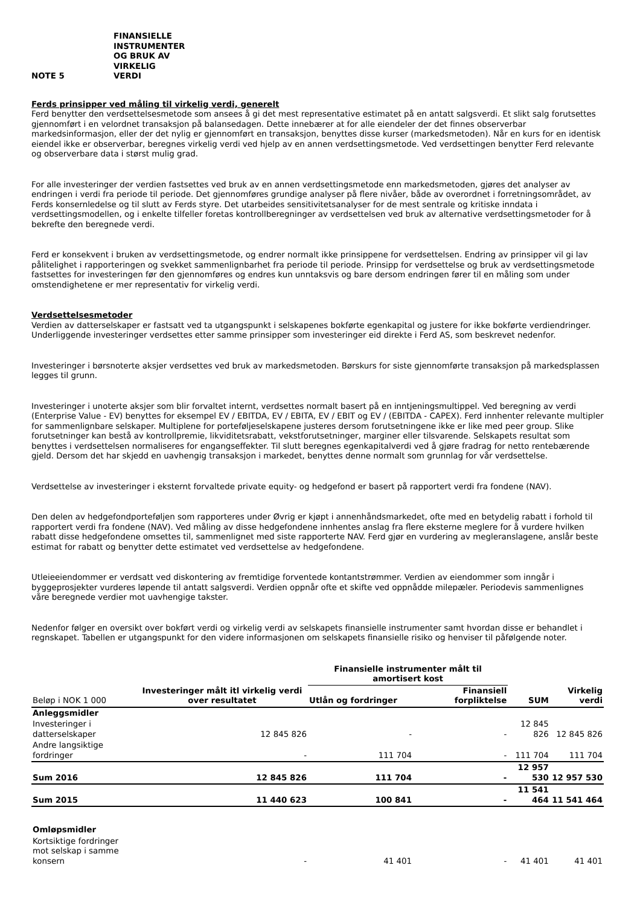NOTE 5 FINANSIELLE
INSTRUMENTER
OG BRUK AV
VIRKELIG
VERDI
Ferds prinsipper ved måling til virkelig verdi, generelt
Ferd benytter den verdsettelsesmetode som ansees å gi det mest representative estimatet på en antatt salgsverdi. Et slikt salg forutsettes gjennomført i en velordnet transaksjon på balansedagen. Dette innebærer at for alle eiendeler der det finnes observerbar markedsinformasjon, eller der det nylig er gjennomført en transaksjon, benyttes disse kurser (markedsmetoden). Når en kurs for en identisk eiendel ikke er observerbar, beregnes virkelig verdi ved hjelp av en annen verdsettingsmetode. Ved verdsettingen benytter Ferd relevante og observerbare data i størst mulig grad.
For alle investeringer der verdien fastsettes ved bruk av en annen verdsettingsmetode enn markedsmetoden, gjøres det analyser av endringen i verdi fra periode til periode. Det gjennomføres grundige analyser på flere nivåer, både av overordnet i forretningsområdet, av Ferds konsernledelse og til slutt av Ferds styre. Det utarbeides sensitivitetsanalyser for de mest sentrale og kritiske inndata i verdsettingsmodellen, og i enkelte tilfeller foretas kontrollberegninger av verdsettelsen ved bruk av alternative verdsettingsmetoder for å bekrefte den beregnede verdi.
Ferd er konsekvent i bruken av verdsettingsmetode, og endrer normalt ikke prinsippene for verdsettelsen. Endring av prinsipper vil gi lav pålitelighet i rapporteringen og svekket sammenlignbarhet fra periode til periode. Prinsipp for verdsettelse og bruk av verdsettingsmetode fastsettes for investeringen før den gjennomføres og endres kun unntaksvis og bare dersom endringen fører til en måling som under omstendighetene er mer representativ for virkelig verdi.
Verdsettelsesmetoder
Verdien av datterselskaper er fastsatt ved ta utgangspunkt i selskapenes bokførte egenkapital og justere for ikke bokførte verdiendringer. Underliggende investeringer verdsettes etter samme prinsipper som investeringer eid direkte i Ferd AS, som beskrevet nedenfor.
Investeringer i børsnoterte aksjer verdsettes ved bruk av markedsmetoden. Børskurs for siste gjennomførte transaksjon på markedsplassen legges til grunn.
Investeringer i unoterte aksjer som blir forvaltet internt, verdsettes normalt basert på en inntjeningsmultippel. Ved beregning av verdi (Enterprise Value - EV) benyttes for eksempel EV / EBITDA, EV / EBITA, EV / EBIT og EV / (EBITDA - CAPEX). Ferd innhenter relevante multipler for sammenlignbare selskaper. Multiplene for porteføljeselskapene justeres dersom forutsetningene ikke er like med peer group. Slike forutsetninger kan bestå av kontrollpremie, likviditetsrabatt, vekstforutsetninger, marginer eller tilsvarende. Selskapets resultat som benyttes i verdsettelsen normaliseres for engangseffekter. Til slutt beregnes egenkapitalverdi ved å gjøre fradrag for netto rentebærende gjeld. Dersom det har skjedd en uavhengig transaksjon i markedet, benyttes denne normalt som grunnlag for vår verdsettelse.
Verdsettelse av investeringer i eksternt forvaltede private equity- og hedgefond er basert på rapportert verdi fra fondene (NAV).
Den delen av hedgefondporteføljen som rapporteres under Øvrig er kjøpt i annenhåndsmarkedet, ofte med en betydelig rabatt i forhold til rapportert verdi fra fondene (NAV). Ved måling av disse hedgefondene innhentes anslag fra flere eksterne meglere for å vurdere hvilken rabatt disse hedgefondene omsettes til, sammenlignet med siste rapporterte NAV. Ferd gjør en vurdering av megleranslagene, anslår beste estimat for rabatt og benytter dette estimatet ved verdsettelse av hedgefondene.
Utleieeiendommer er verdsatt ved diskontering av fremtidige forventede kontantstrømmer. Verdien av eiendommer som inngår i byggeprosjekter vurderes løpende til antatt salgsverdi. Verdien oppnår ofte et skifte ved oppnådde milepæler. Periodevis sammenlignes våre beregnede verdier mot uavhengige takster.
Nedenfor følger en oversikt over bokført verdi og virkelig verdi av selskapets finansielle instrumenter samt hvordan disse er behandlet i regnskapet. Tabellen er utgangspunkt for den videre informasjonen om selskapets finansielle risiko og henviser til påfølgende noter.
| Beløp i NOK 1 000 | Investeringer målt itl virkelig verdi over resultatet | Finansielle instrumenter målt til amortisert kost | | SUM | Virkelig verdi |
| --- | --- | --- | --- | --- | --- |
| | | Utlån og fordringer | Finansiell forpliktelse | | |
| Anleggsmidler | | | | | |
| Investeringer i datterselskaper | 12 845 826 | - | - | 12 845 826 | 12 845 826 |
| Andre langsiktige fordringer | - | 111 704 | - | 111 704 | 111 704 |
| Sum 2016 | 12 845 826 | 111 704 | - | 12 957 530 | 12 957 530 |
| Sum 2015 | 11 440 623 | 100 841 | - | 11 541 464 | 11 541 464 |
| Omløpsmidler | | | | | |
| Kortsiktige fordringer mot selskap i samme konsern | - | 41 401 | - | 41 401 | 41 401 |